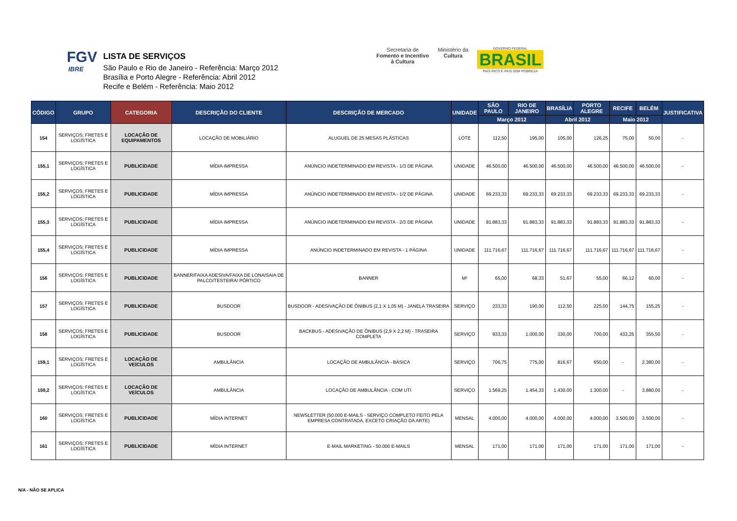FGV
IBRE
LISTA DE SERVIÇOS
São Paulo e Rio de Janeiro - Referência: Março 2012
Brasília e Porto Alegre - Referência: Abril 2012
Recife e Belém - Referência: Maio 2012
Secretaria de
Fomento e Incentivo
à Cultura
Ministério da
Cultura
GOVERNO FEDERAL
BRASIL
PAÍS RICO É PAÍS SEM POBREZA
| CÓDIGO | GRUPO | CATEGORIA | DESCRIÇÃO DO CLIENTE | DESCRIÇÃO DE MERCADO | UNIDADE | SÃO PAULO | RIO DE JANEIRO | BRASÍLIA | PORTO ALEGRE | RECIFE | BELÉM | JUSTIFICATIVA |
| --- | --- | --- | --- | --- | --- | --- | --- | --- | --- | --- | --- | --- |
| | | | | | | Março 2012 | | Abril 2012 | | Maio 2012 | | |
| 154 | SERVIÇOS; FRETES E LOGÍSTICA | LOCAÇÃO DE EQUIPAMENTOS | LOCAÇÃO DE MOBILIÁRIO | ALUGUEL DE 25 MESAS PLÁSTICAS | LOTE | 112,50 | 195,00 | 105,00 | 126,25 | 75,00 | 50,00 | - |
| 155,1 | SERVIÇOS; FRETES E LOGÍSTICA | PUBLICIDADE | MÍDIA IMPRESSA | ANÚNCIO INDETERMINADO EM REVISTA - 1/3 DE PÁGINA | UNIDADE | 46.500,00 | 46.500,00 | 46.500,00 | 46.500,00 | 46.500,00 | 46.500,00 | - |
| 155,2 | SERVIÇOS; FRETES E LOGÍSTICA | PUBLICIDADE | MÍDIA IMPRESSA | ANÚNCIO INDETERMINADO EM REVISTA - 1/2 DE PÁGINA | UNIDADE | 69.233,33 | 69.233,33 | 69.233,33 | 69.233,33 | 69.233,33 | 69.233,33 | - |
| 155,3 | SERVIÇOS; FRETES E LOGÍSTICA | PUBLICIDADE | MÍDIA IMPRESSA | ANÚNCIO INDETERMINADO EM REVISTA - 2/3 DE PÁGINA | UNIDADE | 91.883,33 | 91.883,33 | 91.883,33 | 91.883,33 | 91.883,33 | 91.883,33 | - |
| 155,4 | SERVIÇOS; FRETES E LOGÍSTICA | PUBLICIDADE | MÍDIA IMPRESSA | ANÚNCIO INDETERMINADO EM REVISTA - 1 PÁGINA | UNIDADE | 111.716,67 | 111.716,67 | 111.716,67 | 111.716,67 | 111.716,67 | 111.716,67 | - |
| 156 | SERVIÇOS; FRETES E LOGÍSTICA | PUBLICIDADE | BANNER/FAIXA ADESIVA/FAIXA DE LONA/SAIA DE PALCO/TESTEIRA/ PÓRTICO | BANNER | M² | 65,00 | 68,33 | 51,67 | 55,00 | 66,12 | 60,00 | - |
| 157 | SERVIÇOS; FRETES E LOGÍSTICA | PUBLICIDADE | BUSDOOR | BUSDOOR - ADESIVAÇÃO DE ÔNIBUS (2,1 X 1,05 M) - JANELA TRASEIRA | SERVIÇO | 233,33 | 190,00 | 112,50 | 225,00 | 144,75 | 155,25 | - |
| 158 | SERVIÇOS; FRETES E LOGÍSTICA | PUBLICIDADE | BUSDOOR | BACKBUS - ADESIVAÇÃO DE ÔNIBUS (2,9 X 2,2 M) - TRASEIRA COMPLETA | SERVIÇO | 933,33 | 1.000,00 | 330,00 | 700,00 | 433,25 | 355,50 | - |
| 159,1 | SERVIÇOS; FRETES E LOGÍSTICA | LOCAÇÃO DE VEÍCULOS | AMBULÂNCIA | LOCAÇÃO DE AMBULÂNCIA - BÁSICA | SERVIÇO | 706,75 | 775,00 | 816,67 | 650,00 | - | 2.380,00 | - |
| 159,2 | SERVIÇOS; FRETES E LOGÍSTICA | LOCAÇÃO DE VEÍCULOS | AMBULÂNCIA | LOCAÇÃO DE AMBULÂNCIA - COM UTI | SERVIÇO | 1.569,25 | 1.454,33 | 1.430,00 | 1.300,00 | - | 3.880,00 | - |
| 160 | SERVIÇOS; FRETES E LOGÍSTICA | PUBLICIDADE | MÍDIA INTERNET | NEWSLETTER (50.000 E-MAILS - SERVIÇO COMPLETO FEITO PELA EMPRESA CONTRATADA, EXCETO CRIAÇÃO DA ARTE) | MENSAL | 4.000,00 | 4.000,00 | 4.000,00 | 4.000,00 | 3.500,00 | 3.500,00 | - |
| 161 | SERVIÇOS; FRETES E LOGÍSTICA | PUBLICIDADE | MÍDIA INTERNET | E-MAIL MARKETING - 50.000 E-MAILS | MENSAL | 171,00 | 171,00 | 171,00 | 171,00 | 171,00 | 171,00 | - |
N/A - NÃO SE APLICA